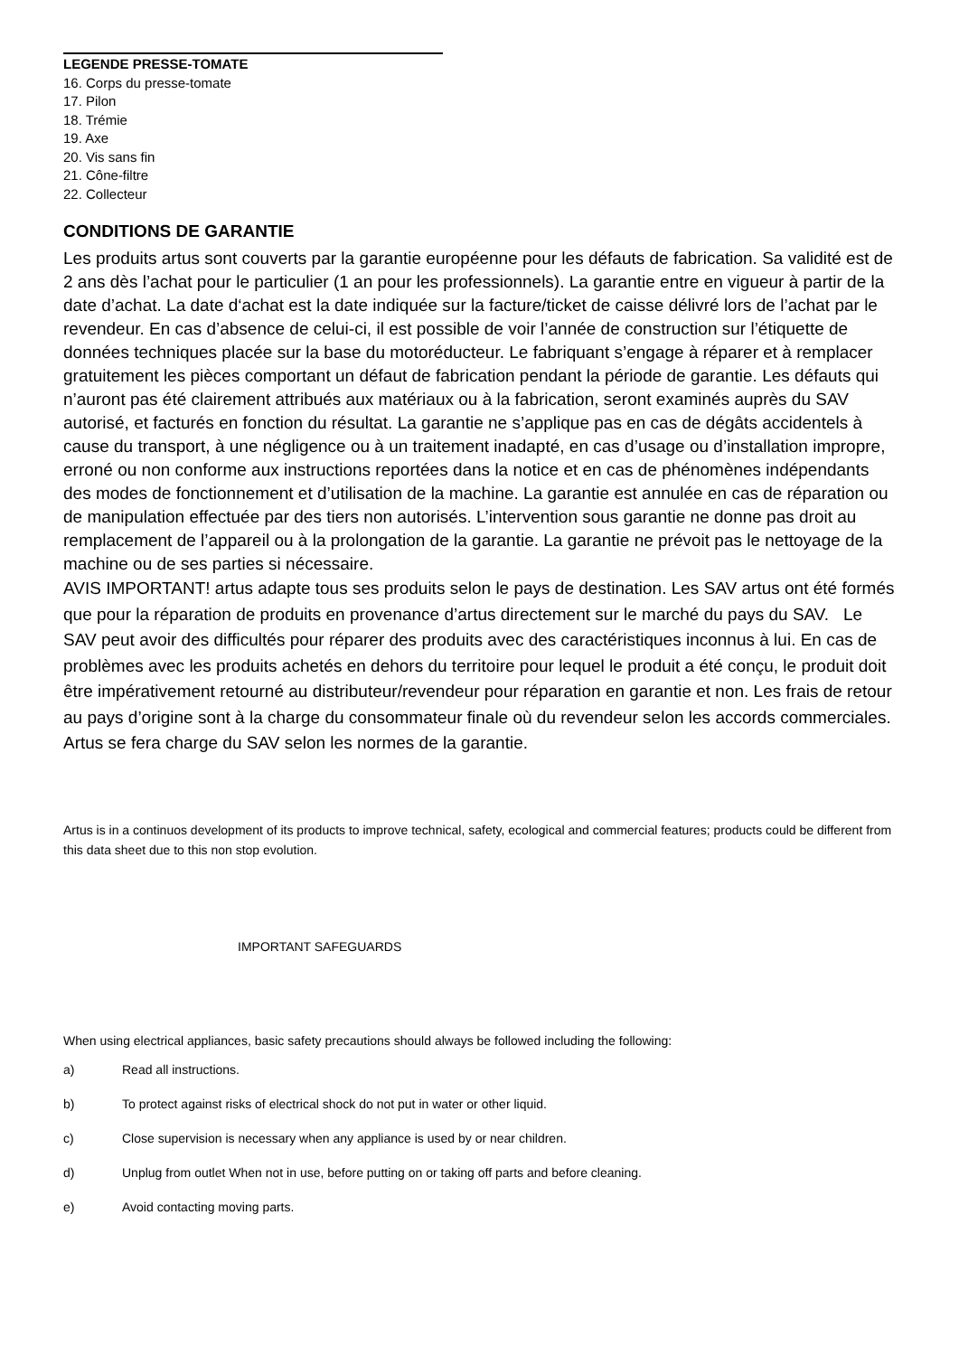LEGENDE PRESSE-TOMATE
16. Corps du presse-tomate
17. Pilon
18. Trémie
19. Axe
20. Vis sans fin
21. Cône-filtre
22. Collecteur
CONDITIONS DE GARANTIE
Les produits artus sont couverts par la garantie européenne pour les défauts de fabrication. Sa validité est de 2 ans dès l’achat pour le particulier (1 an pour les professionnels). La garantie entre en vigueur à partir de la date d’achat. La date d‘achat est la date indiquée sur la facture/ticket de caisse délivré lors de l’achat par le revendeur. En cas d’absence de celui-ci, il est possible de voir l’année de construction sur l’étiquette de données techniques placée sur la base du motoréducteur. Le fabriquant s’engage à réparer et à remplacer gratuitement les pièces comportant un défaut de fabrication pendant la période de garantie. Les défauts qui n’auront pas été clairement attribués aux matériaux ou à la fabrication, seront examinés auprès du SAV autorisé, et facturés en fonction du résultat. La garantie ne s’applique pas en cas de dégâts accidentels à cause du transport, à une négligence ou à un traitement inadapté, en cas d’usage ou d’installation impropre, erroné ou non conforme aux instructions reportées dans la notice et en cas de phénomènes indépendants des modes de fonctionnement et d’utilisation de la machine. La garantie est annulée en cas de réparation ou de manipulation effectuée par des tiers non autorisés. L’intervention sous garantie ne donne pas droit au remplacement de l’appareil ou à la prolongation de la garantie. La garantie ne prévoit pas le nettoyage de la machine ou de ses parties si nécessaire.
AVIS IMPORTANT! artus adapte tous ses produits selon le pays de destination. Les SAV artus ont été formés que pour la réparation de produits en provenance d’artus directement sur le marché du pays du SAV. Le SAV peut avoir des difficultés pour réparer des produits avec des caractéristiques inconnus à lui. En cas de problèmes avec les produits achetés en dehors du territoire pour lequel le produit a été conçu, le produit doit être impérativement retourné au distributeur/revendeur pour réparation en garantie et non. Les frais de retour au pays d’origine sont à la charge du consommateur finale où du revendeur selon les accords commerciales. Artus se fera charge du SAV selon les normes de la garantie.
Artus is in a continuos development of its products to improve technical, safety, ecological and commercial features; products could be different from this data sheet due to this non stop evolution.
IMPORTANT SAFEGUARDS
When using electrical appliances, basic safety precautions should always be followed including the following:
a) Read all instructions.
b) To protect against risks of electrical shock do not put in water or other liquid.
c) Close supervision is necessary when any appliance is used by or near children.
d) Unplug from outlet When not in use, before putting on or taking off parts and before cleaning.
e) Avoid contacting moving parts.